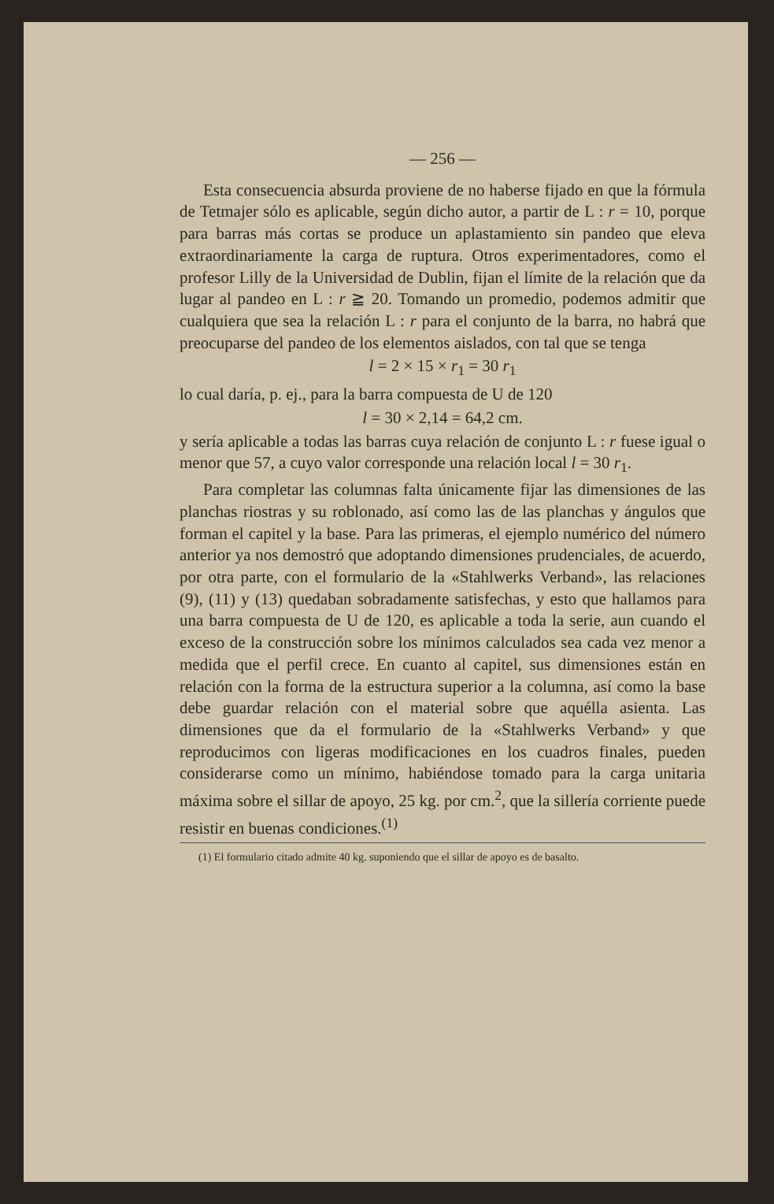— 256 —
Esta consecuencia absurda proviene de no haberse fijado en que la fórmula de Tetmajer sólo es aplicable, según dicho autor, a partir de L : r = 10, porque para barras más cortas se produce un aplastamiento sin pandeo que eleva extraordinariamente la carga de ruptura. Otros experimentadores, como el profesor Lilly de la Universidad de Dublin, fijan el límite de la relación que da lugar al pandeo en L : r ≧ 20. Tomando un promedio, podemos admitir que cualquiera que sea la relación L : r para el conjunto de la barra, no habrá que preocuparse del pandeo de los elementos aislados, con tal que se tenga
l = 2 × 15 × r<sub>1</sub> = 30 r<sub>1</sub>
lo cual daría, p. ej., para la barra compuesta de U de 120
l = 30 × 2,14 = 64,2 cm.
y sería aplicable a todas las barras cuya relación de conjunto L : r fuese igual o menor que 57, a cuyo valor corresponde una relación local l = 30 r<sub>1</sub>.
Para completar las columnas falta únicamente fijar las dimensiones de las planchas riostras y su roblonado, así como las de las planchas y ángulos que forman el capitel y la base. Para las primeras, el ejemplo numérico del número anterior ya nos demostró que adoptando dimensiones prudenciales, de acuerdo, por otra parte, con el formulario de la «Stahlwerks Verband», las relaciones (9), (11) y (13) quedaban sobradamente satisfechas, y esto que hallamos para una barra compuesta de U de 120, es aplicable a toda la serie, aun cuando el exceso de la construcción sobre los mínimos calculados sea cada vez menor a medida que el perfil crece. En cuanto al capitel, sus dimensiones están en relación con la forma de la estructura superior a la columna, así como la base debe guardar relación con el material sobre que aquélla asienta. Las dimensiones que da el formulario de la «Stahlwerks Verband» y que reproducimos con ligeras modificaciones en los cuadros finales, pueden considerarse como un mínimo, habiéndose tomado para la carga unitaria máxima sobre el sillar de apoyo, 25 kg. por cm.<sup>2</sup>, que la sillería corriente puede resistir en buenas condiciones.<sup>(1)</sup>
(1) El formulario citado admite 40 kg. suponiendo que el sillar de apoyo es de basalto.